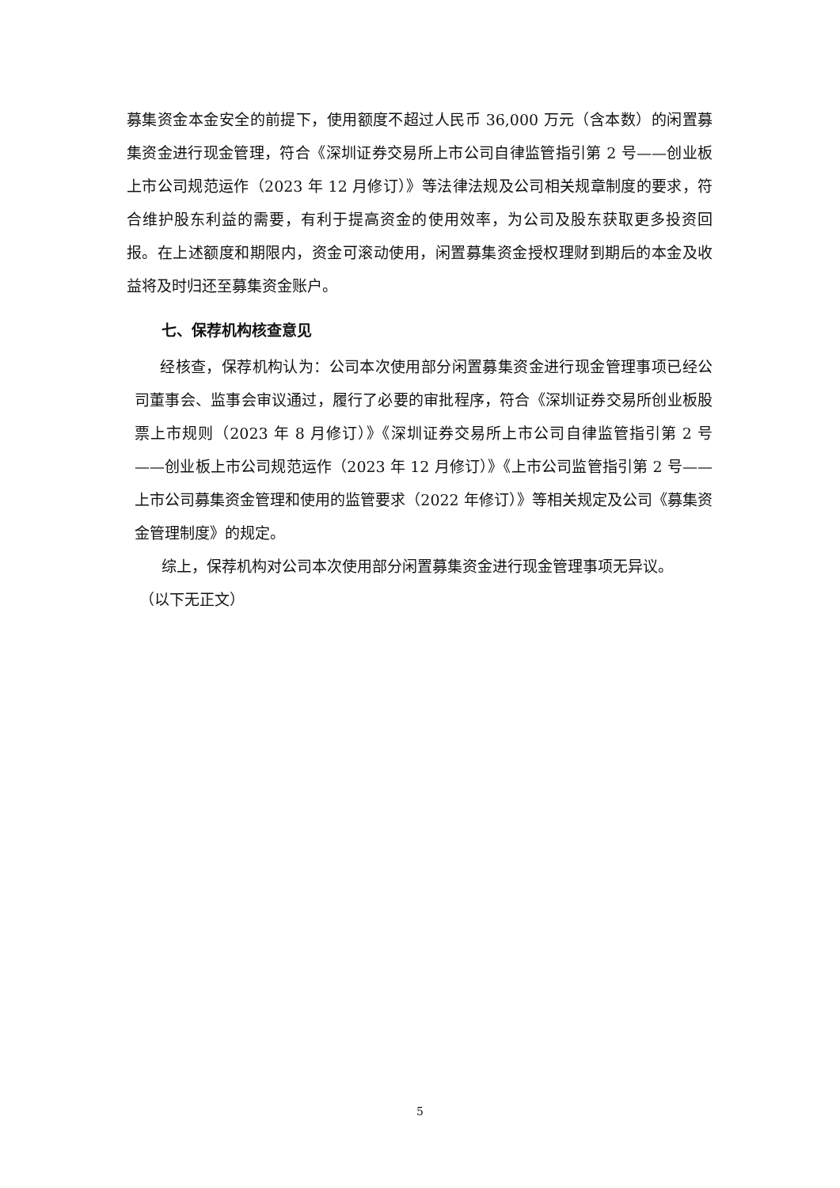募集资金本金安全的前提下，使用额度不超过人民币 36,000 万元（含本数）的闲置募集资金进行现金管理，符合《深圳证券交易所上市公司自律监管指引第 2 号——创业板上市公司规范运作（2023 年 12 月修订）》等法律法规及公司相关规章制度的要求，符合维护股东利益的需要，有利于提高资金的使用效率，为公司及股东获取更多投资回报。在上述额度和期限内，资金可滚动使用，闲置募集资金授权理财到期后的本金及收益将及时归还至募集资金账户。
七、保荐机构核查意见
经核查，保荐机构认为：公司本次使用部分闲置募集资金进行现金管理事项已经公司董事会、监事会审议通过，履行了必要的审批程序，符合《深圳证券交易所创业板股票上市规则（2023 年 8 月修订）》《深圳证券交易所上市公司自律监管指引第 2 号——创业板上市公司规范运作（2023 年 12 月修订）》《上市公司监管指引第 2 号——上市公司募集资金管理和使用的监管要求（2022 年修订）》等相关规定及公司《募集资金管理制度》的规定。
综上，保荐机构对公司本次使用部分闲置募集资金进行现金管理事项无异议。
（以下无正文）
5